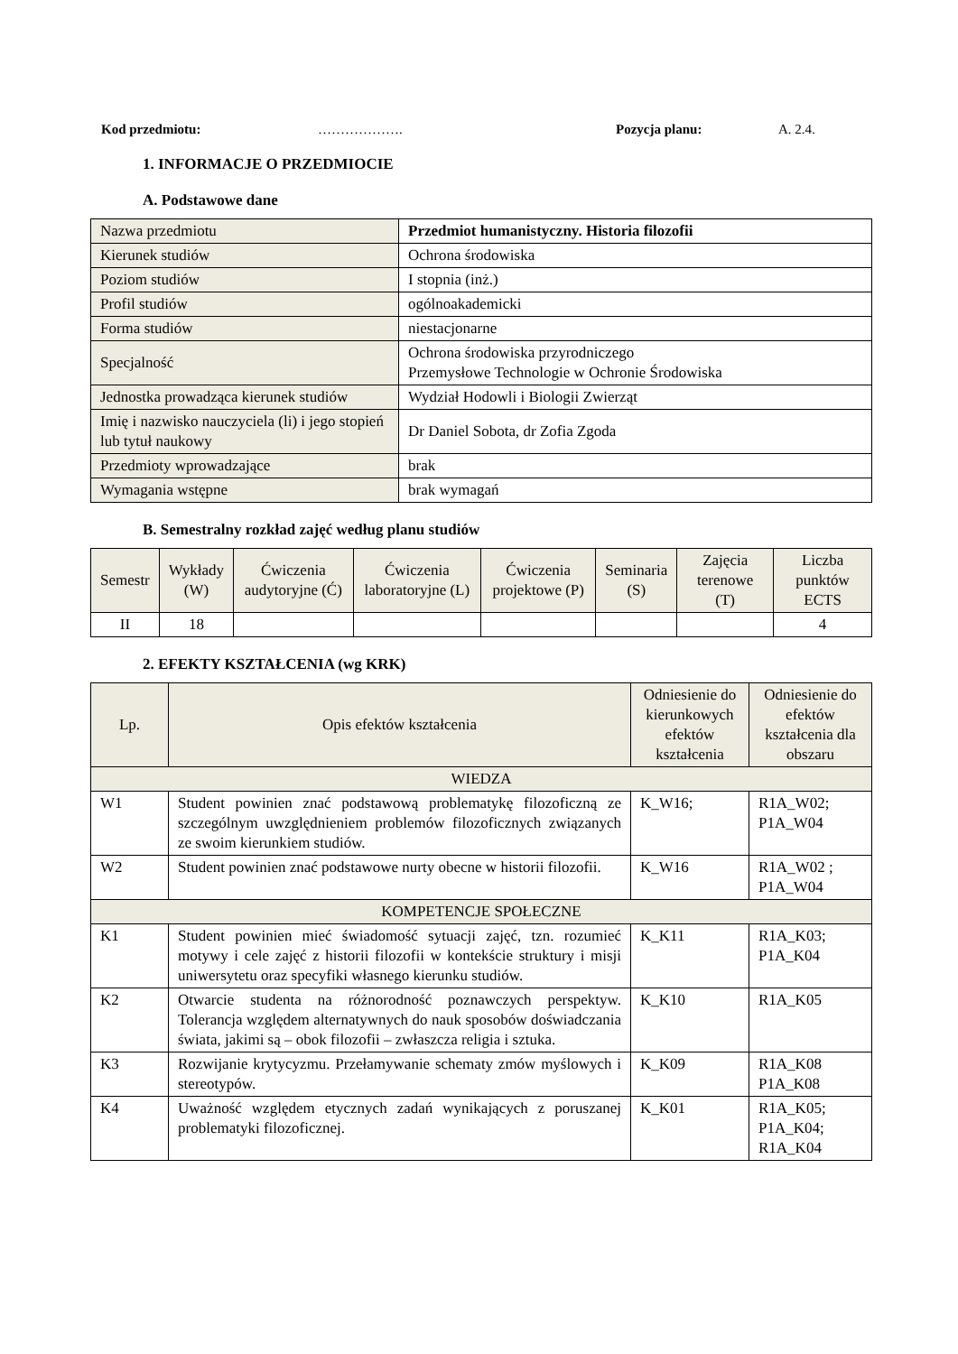Kod przedmiotu: ………………. Pozycja planu: A. 2.4.
1. INFORMACJE O PRZEDMIOCIE
A. Podstawowe dane
| Nazwa przedmiotu | Przedmiot humanistyczny. Historia filozofii |
| Kierunek studiów | Ochrona środowiska |
| Poziom studiów | I stopnia (inż.) |
| Profil studiów | ogólnoakademicki |
| Forma studiów | niestacjonarne |
| Specjalność | Ochrona środowiska przyrodniczego Przemysłowe Technologie w Ochronie Środowiska |
| Jednostka prowadząca kierunek studiów | Wydział Hodowli i Biologii Zwierząt |
| Imię i nazwisko nauczyciela (li) i jego stopień lub tytuł naukowy | Dr Daniel Sobota, dr Zofia Zgoda |
| Przedmioty wprowadzające | brak |
| Wymagania wstępne | brak wymagań |
B. Semestralny rozkład zajęć według planu studiów
| Semestr | Wykłady (W) | Ćwiczenia audytoryjne (Ć) | Ćwiczenia laboratoryjne (L) | Ćwiczenia projektowe (P) | Seminaria (S) | Zajęcia terenowe (T) | Liczba punktów ECTS |
| --- | --- | --- | --- | --- | --- | --- | --- |
| II | 18 | | | | | | 4 |
2. EFEKTY KSZTAŁCENIA (wg KRK)
| Lp. | Opis efektów kształcenia | Odniesienie do kierunkowych efektów kształcenia | Odniesienie do efektów kształcenia dla obszaru |
| --- | --- | --- | --- |
| WIEDZA | | | |
| W1 | Student powinien znać podstawową problematykę filozoficzną ze szczególnym uwzględnieniem problemów filozoficznych związanych ze swoim kierunkiem studiów. | K_W16; | R1A_W02; P1A_W04 |
| W2 | Student powinien znać podstawowe nurty obecne w historii filozofii. | K_W16 | R1A_W02 ; P1A_W04 |
| KOMPETENCJE SPOŁECZNE | | | |
| K1 | Student powinien mieć świadomość sytuacji zajęć, tzn. rozumieć motywy i cele zajęć z historii filozofii w kontekście struktury i misji uniwersytetu oraz specyfiki własnego kierunku studiów. | K_K11 | R1A_K03; P1A_K04 |
| K2 | Otwarcie studenta na różnorodność poznawczych perspektyw. Tolerancja względem alternatywnych do nauk sposobów doświadczania świata, jakimi są – obok filozofii – zwłaszcza religia i sztuka. | K_K10 | R1A_K05 |
| K3 | Rozwijanie krytycyzmu. Przełamywanie schematy zmów myślowych i stereotypów. | K_K09 | R1A_K08 P1A_K08 |
| K4 | Uważność względem etycznych zadań wynikających z poruszanej problematyki filozoficznej. | K_K01 | R1A_K05; P1A_K04; R1A_K04 |